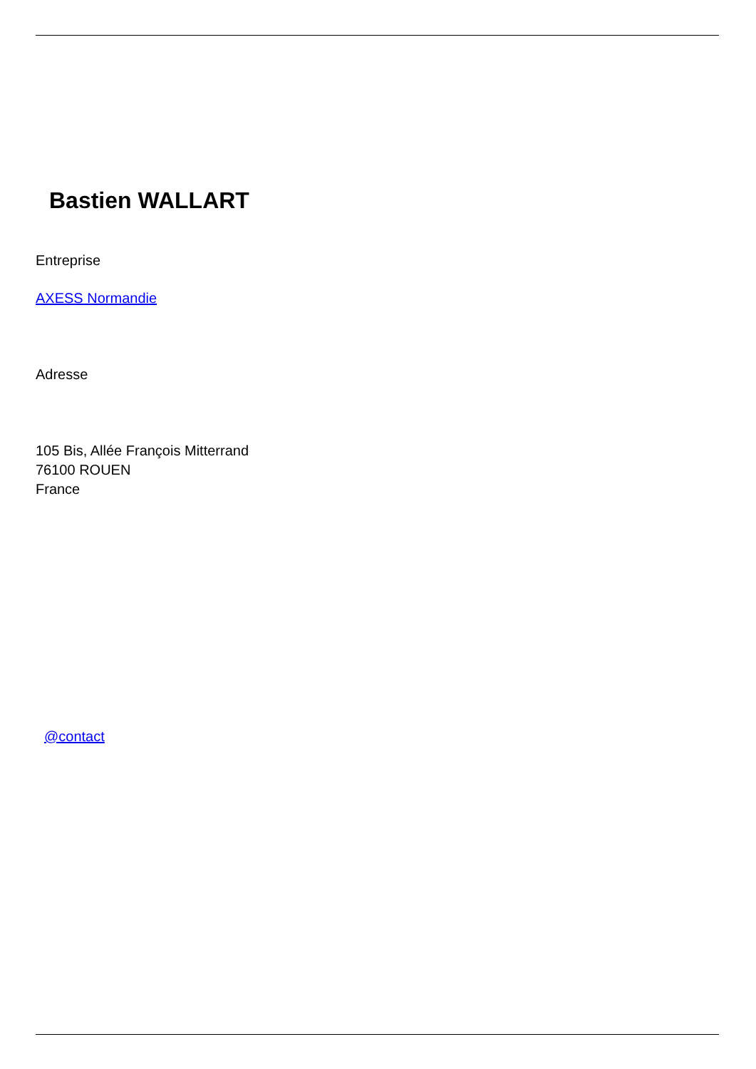Bastien WALLART
Entreprise
AXESS Normandie
Adresse
105 Bis, Allée François Mitterrand
76100 ROUEN
France
@contact